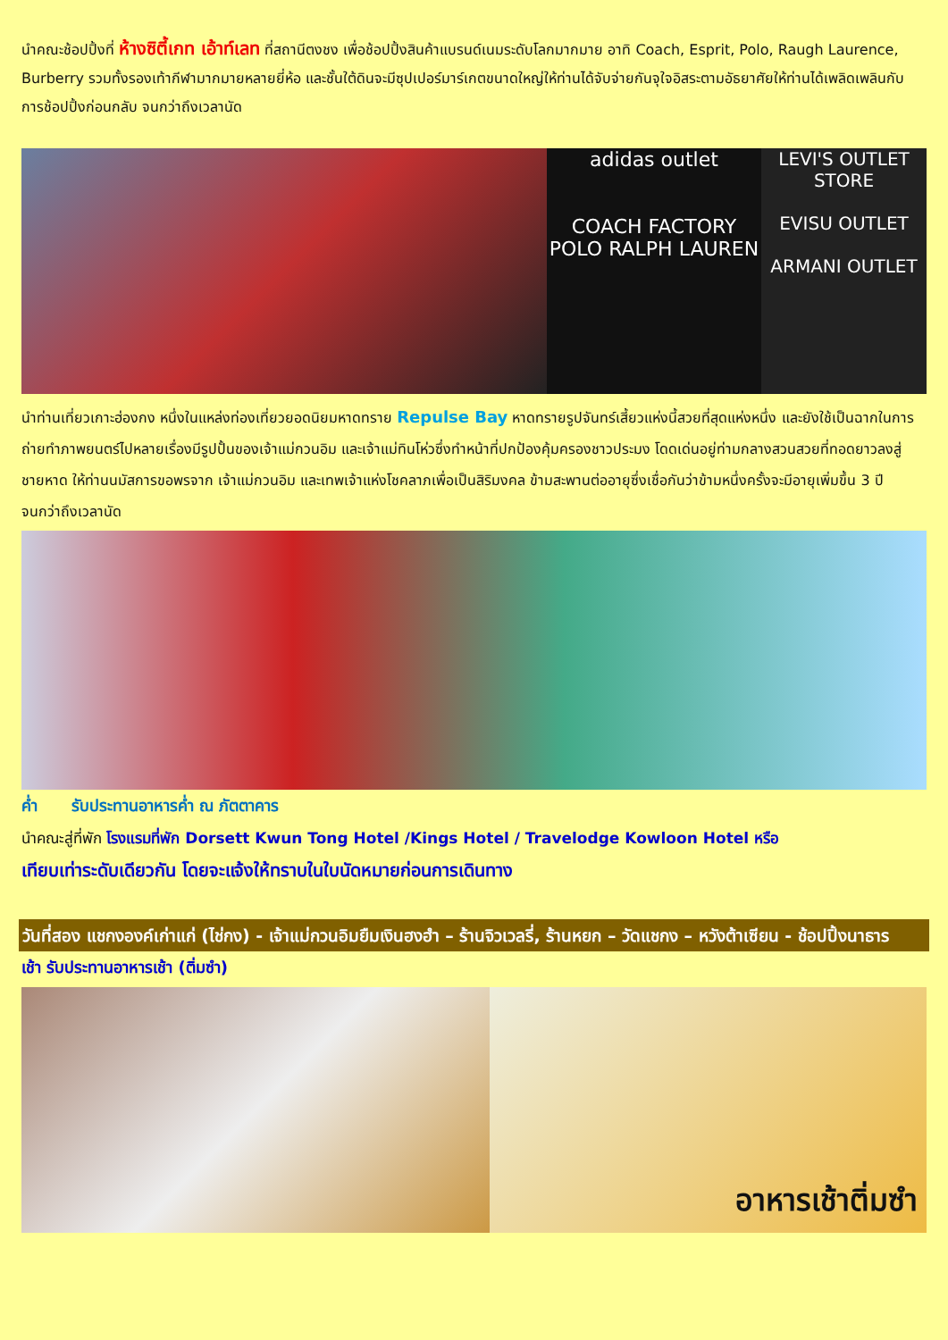นำคณะช้อปปิ้งที่ ห้างซิตี้เกท เอ้าท์เลท ที่สถานีตงชง เพื่อช้อปปิ้งสินค้าแบรนด์เนมระดับโลกมากมาย อาทิ Coach, Esprit, Polo, Raugh Laurence, Burberry รวมทั้งรองเท้ากีฬามากมายหลายยี่ห้อ และชั้นใต้ดินจะมีซุปเปอร์มาร์เกตขนาดใหญ่ให้ท่านได้จับจ่ายกันจุใจอิสระตามอัธยาศัยให้ท่านได้เพลิดเพลินกับการช้อปปิ้งก่อนกลับ จนกว่าถึงเวลานัด
adidas outlet
COACH FACTORY
POLO RALPH LAUREN
LEVI'S OUTLET STORE
EVISU OUTLET
ARMANI OUTLET
นำท่านเที่ยวเกาะฮ่องกง หนึ่งในแหล่งท่องเที่ยวยอดนิยมหาดทราย Repulse Bay หาดทรายรูปจันทร์เสี้ยวแห่งนี้สวยที่สุดแห่งหนึ่ง และยังใช้เป็นฉากในการถ่ายทำภาพยนตร์ไปหลายเรื่องมีรูปปั้นของเจ้าแม่กวนอิม และเจ้าแม่ทินโห่วซึ่งทำหน้าที่ปกป้องคุ้มครองชาวประมง โดดเด่นอยู่ท่ามกลางสวนสวยที่ทอดยาวลงสู่ชายหาด ให้ท่านนมัสการขอพรจาก เจ้าแม่กวนอิม และเทพเจ้าแห่งโชคลาภเพื่อเป็นสิริมงคล ข้ามสะพานต่ออายุซึ่งเชื่อกันว่าข้ามหนึ่งครั้งจะมีอายุเพิ่มขึ้น 3 ปี จนกว่าถึงเวลานัด
ค่ำ รับประทานอาหารค่ำ ณ ภัตตาคาร
นำคณะสู่ที่พัก โรงแรมที่พัก Dorsett Kwun Tong Hotel /Kings Hotel / Travelodge Kowloon Hotel หรือ
เทียบเท่าระดับเดียวกัน โดยจะแจ้งให้ทราบในใบนัดหมายก่อนการเดินทาง
วันที่สอง แชกงองค์เก่าแก่ (ไช่กง) - เจ้าแม่กวนอิมยืมเงินฮงฮำ – ร้านจิวเวลรี่, ร้านหยก – วัดแชกง – หวังต้าเซียน - ช้อปปิ้งนาธาร
เช้า รับประทานอาหารเช้า (ติ่มซำ)
อาหารเช้าติ่มซำ